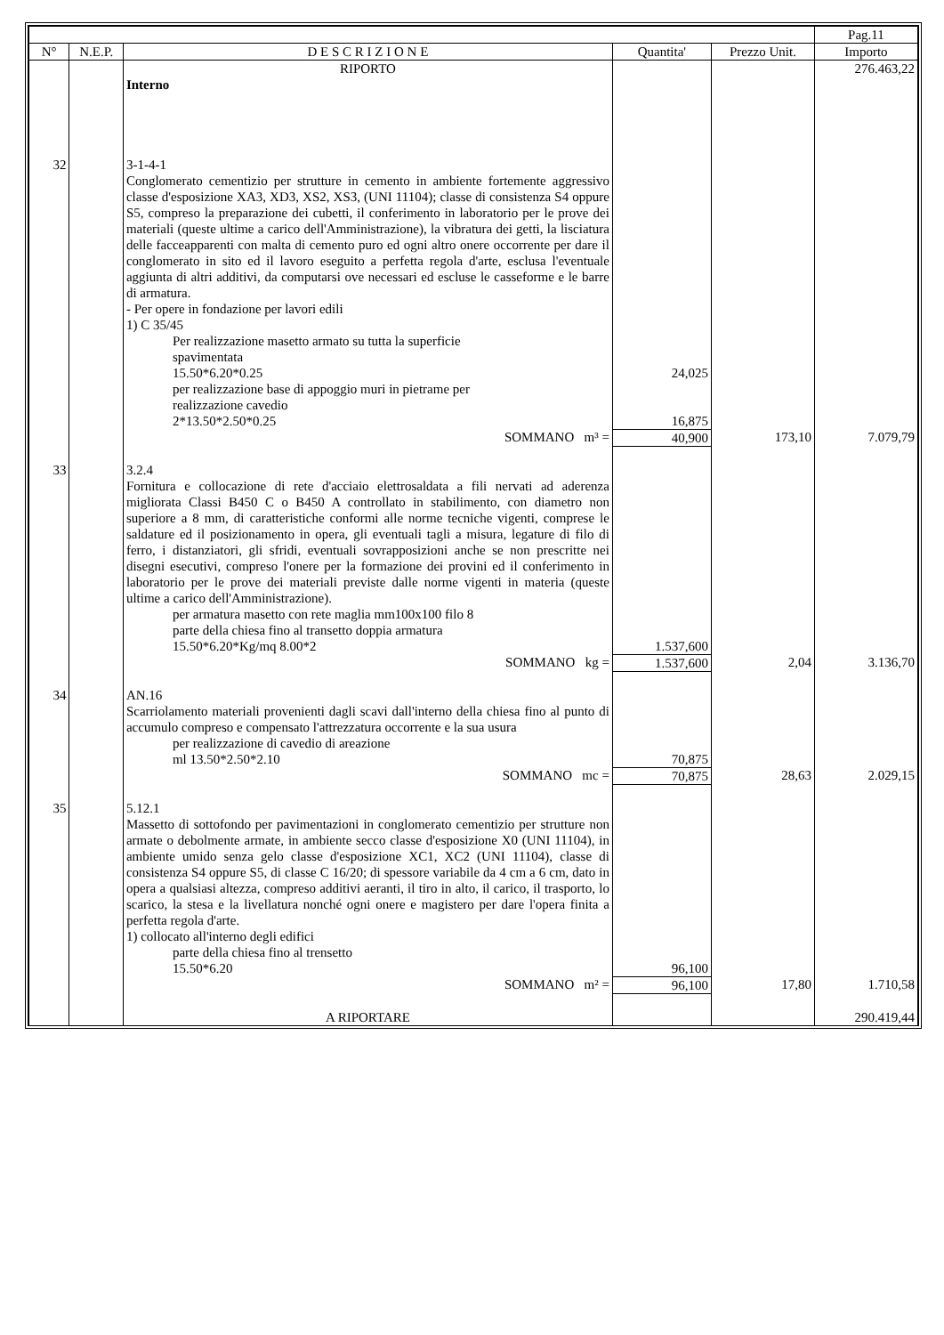| | | | | | Pag.11 |
| --- | --- | --- | --- | --- | --- |
| N° | N.E.P. | D E S C R I Z I O N E | Quantita' | Prezzo Unit. | Importo |
| | | RIPORTO | | | 276.463,22 |
| | | Interno | | | |
| 32 | | 3-1-4-1 Conglomerato cementizio per strutture in cemento in ambiente fortemente aggressivo classe d'esposizione XA3, XD3, XS2, XS3, (UNI 11104); classe di consistenza S4 oppure S5, compreso la preparazione dei cubetti, il conferimento in laboratorio per le prove dei materiali (queste ultime a carico dell'Amministrazione), la vibratura dei getti, la lisciatura delle facceapparenti con malta di cemento puro ed ogni altro onere occorrente per dare il conglomerato in sito ed il lavoro eseguito a perfetta regola d'arte, esclusa l'eventuale aggiunta di altri additivi, da computarsi ove necessari ed escluse le casseforme e le barre di armatura. - Per opere in fondazione per lavori edili 1) C 35/45 | | | |
| | | Per realizzazione masetto armato su tutta la superficie spavimentata 15.50*6.20*0.25 | 24,025 | | |
| | | per realizzazione base di appoggio muri in pietrame per realizzazione cavedio 2*13.50*2.50*0.25 | 16,875 | | |
| | | SOMMANO m³ = | 40,900 | 173,10 | 7.079,79 |
| 33 | | 3.2.4 Fornitura e collocazione di rete d'acciaio elettrosaldata a fili nervati ad aderenza migliorata Classi B450 C o B450 A controllato in stabilimento, con diametro non superiore a 8 mm, di caratteristiche conformi alle norme tecniche vigenti, comprese le saldature ed il posizionamento in opera, gli eventuali tagli a misura, legature di filo di ferro, i distanziatori, gli sfridi, eventuali sovrapposizioni anche se non prescritte nei disegni esecutivi, compreso l'onere per la formazione dei provini ed il conferimento in laboratorio per le prove dei materiali previste dalle norme vigenti in materia (queste ultime a carico dell'Amministrazione). | | | |
| | | per armatura masetto con rete maglia mm100x100 filo 8 parte della chiesa fino al transetto doppia armatura 15.50*6.20*Kg/mq 8.00*2 | 1.537,600 | | |
| | | SOMMANO kg = | 1.537,600 | 2,04 | 3.136,70 |
| 34 | | AN.16 Scarriolamento materiali provenienti dagli scavi dall'interno della chiesa fino al punto di accumulo compreso e compensato l'attrezzatura occorrente e la sua usura | | | |
| | | per realizzazione di cavedio di areazione ml 13.50*2.50*2.10 | 70,875 | | |
| | | SOMMANO mc = | 70,875 | 28,63 | 2.029,15 |
| 35 | | 5.12.1 Massetto di sottofondo per pavimentazioni in conglomerato cementizio per strutture non armate o debolmente armate, in ambiente secco classe d'esposizione X0 (UNI 11104), in ambiente umido senza gelo classe d'esposizione XC1, XC2 (UNI 11104), classe di consistenza S4 oppure S5, di classe C 16/20; di spessore variabile da 4 cm a 6 cm, dato in opera a qualsiasi altezza, compreso additivi aeranti, il tiro in alto, il carico, il trasporto, lo scarico, la stesa e la livellatura nonché ogni onere e magistero per dare l'opera finita a perfetta regola d'arte. 1) collocato all'interno degli edifici | | | |
| | | parte della chiesa fino al trensetto 15.50*6.20 | 96,100 | | |
| | | SOMMANO m² = | 96,100 | 17,80 | 1.710,58 |
| | | A RIPORTARE | | | 290.419,44 |